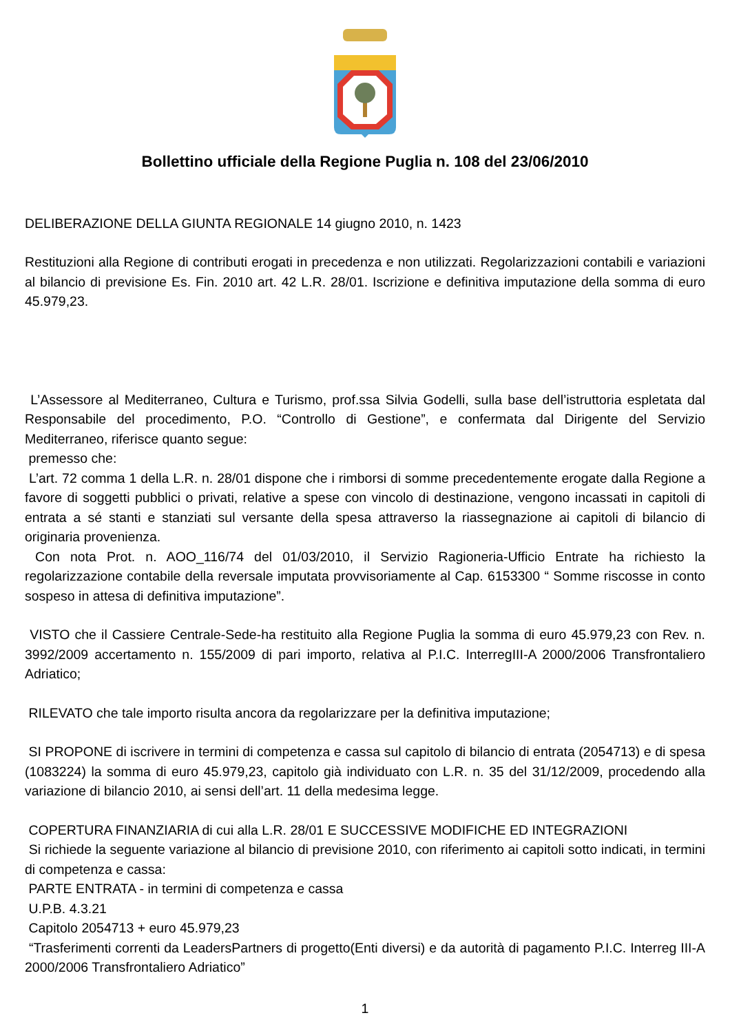Bollettino ufficiale della Regione Puglia n. 108 del 23/06/2010
DELIBERAZIONE DELLA GIUNTA REGIONALE 14 giugno 2010, n. 1423
Restituzioni alla Regione di contributi erogati in precedenza e non utilizzati. Regolarizzazioni contabili e variazioni al bilancio di previsione Es. Fin. 2010 art. 42 L.R. 28/01. Iscrizione e definitiva imputazione della somma di euro 45.979,23.
L’Assessore al Mediterraneo, Cultura e Turismo, prof.ssa Silvia Godelli, sulla base dell’istruttoria espletata dal Responsabile del procedimento, P.O. “Controllo di Gestione”, e confermata dal Dirigente del Servizio Mediterraneo, riferisce quanto segue:
premesso che:
L’art. 72 comma 1 della L.R. n. 28/01 dispone che i rimborsi di somme precedentemente erogate dalla Regione a favore di soggetti pubblici o privati, relative a spese con vincolo di destinazione, vengono incassati in capitoli di entrata a sé stanti e stanziati sul versante della spesa attraverso la riassegnazione ai capitoli di bilancio di originaria provenienza.
Con nota Prot. n. AOO_116/74 del 01/03/2010, il Servizio Ragioneria-Ufficio Entrate ha richiesto la regolarizzazione contabile della reversale imputata provvisoriamente al Cap. 6153300 “ Somme riscosse in conto sospeso in attesa di definitiva imputazione”.
VISTO che il Cassiere Centrale-Sede-ha restituito alla Regione Puglia la somma di euro 45.979,23 con Rev. n. 3992/2009 accertamento n. 155/2009 di pari importo, relativa al P.I.C. InterregIII-A 2000/2006 Transfrontaliero Adriatico;
RILEVATO che tale importo risulta ancora da regolarizzare per la definitiva imputazione;
SI PROPONE di iscrivere in termini di competenza e cassa sul capitolo di bilancio di entrata (2054713) e di spesa (1083224) la somma di euro 45.979,23, capitolo già individuato con L.R. n. 35 del 31/12/2009, procedendo alla variazione di bilancio 2010, ai sensi dell’art. 11 della medesima legge.
COPERTURA FINANZIARIA di cui alla L.R. 28/01 E SUCCESSIVE MODIFICHE ED INTEGRAZIONI
Si richiede la seguente variazione al bilancio di previsione 2010, con riferimento ai capitoli sotto indicati, in termini di competenza e cassa:
PARTE ENTRATA - in termini di competenza e cassa
U.P.B. 4.3.21
Capitolo 2054713 + euro 45.979,23
“Trasferimenti correnti da LeadersPartners di progetto(Enti diversi) e da autorità di pagamento P.I.C. Interreg III-A 2000/2006 Transfrontaliero Adriatico”
1